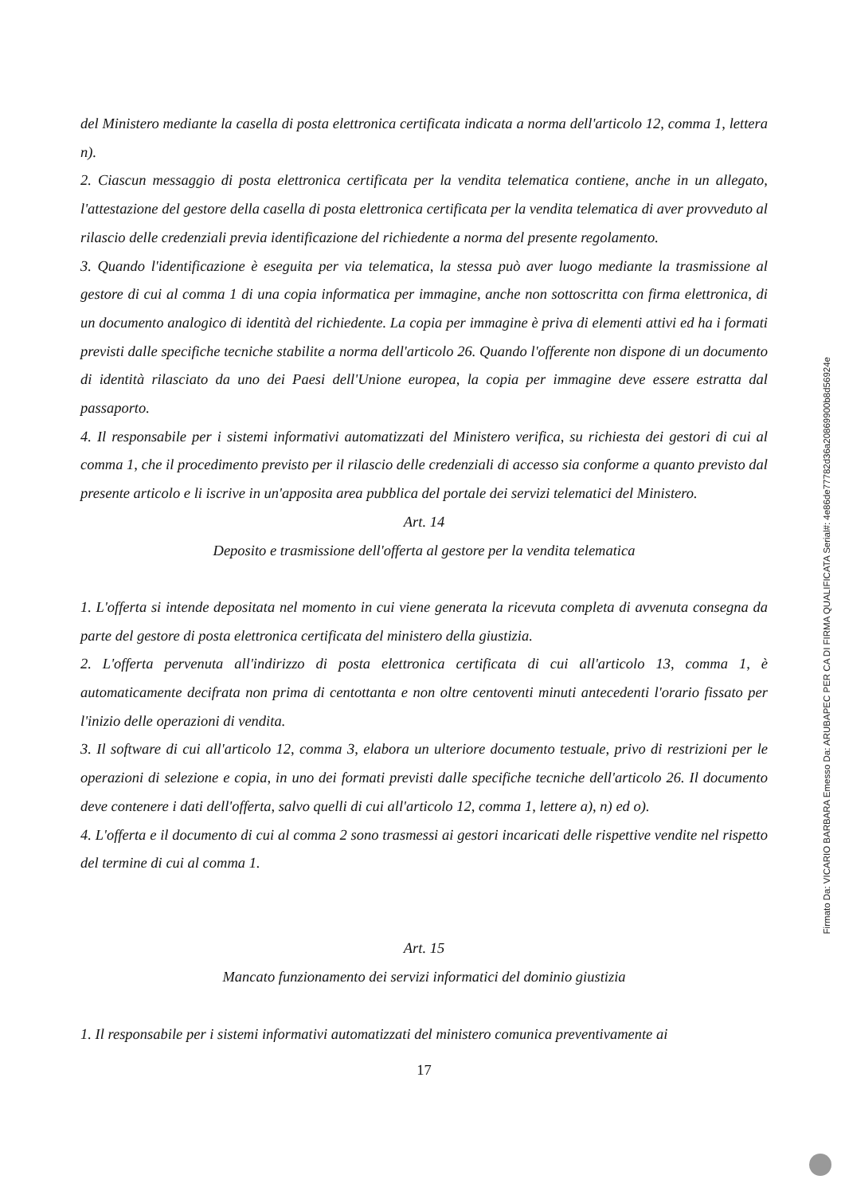del Ministero mediante la casella di posta elettronica certificata indicata a norma dell'articolo 12, comma 1, lettera n).
2. Ciascun messaggio di posta elettronica certificata per la vendita telematica contiene, anche in un allegato, l'attestazione del gestore della casella di posta elettronica certificata per la vendita telematica di aver provveduto al rilascio delle credenziali previa identificazione del richiedente a norma del presente regolamento.
3. Quando l'identificazione è eseguita per via telematica, la stessa può aver luogo mediante la trasmissione al gestore di cui al comma 1 di una copia informatica per immagine, anche non sottoscritta con firma elettronica, di un documento analogico di identità del richiedente. La copia per immagine è priva di elementi attivi ed ha i formati previsti dalle specifiche tecniche stabilite a norma dell'articolo 26. Quando l'offerente non dispone di un documento di identità rilasciato da uno dei Paesi dell'Unione europea, la copia per immagine deve essere estratta dal passaporto.
4. Il responsabile per i sistemi informativi automatizzati del Ministero verifica, su richiesta dei gestori di cui al comma 1, che il procedimento previsto per il rilascio delle credenziali di accesso sia conforme a quanto previsto dal presente articolo e li iscrive in un'apposita area pubblica del portale dei servizi telematici del Ministero.
Art. 14
Deposito e trasmissione dell'offerta al gestore per la vendita telematica
1. L'offerta si intende depositata nel momento in cui viene generata la ricevuta completa di avvenuta consegna da parte del gestore di posta elettronica certificata del ministero della giustizia.
2. L'offerta pervenuta all'indirizzo di posta elettronica certificata di cui all'articolo 13, comma 1, è automaticamente decifrata non prima di centottanta e non oltre centoventi minuti antecedenti l'orario fissato per l'inizio delle operazioni di vendita.
3. Il software di cui all'articolo 12, comma 3, elabora un ulteriore documento testuale, privo di restrizioni per le operazioni di selezione e copia, in uno dei formati previsti dalle specifiche tecniche dell'articolo 26. Il documento deve contenere i dati dell'offerta, salvo quelli di cui all'articolo 12, comma 1, lettere a), n) ed o).
4. L'offerta e il documento di cui al comma 2 sono trasmessi ai gestori incaricati delle rispettive vendite nel rispetto del termine di cui al comma 1.
Art. 15
Mancato funzionamento dei servizi informatici del dominio giustizia
1. Il responsabile per i sistemi informativi automatizzati del ministero comunica preventivamente ai
17
Firmato Da: VICARIO BARBARA Emesso Da: ARUBAPEC PER CA DI FIRMA QUALIFICATA Serial#: 4e86de77782d36a20869900b8d56924e